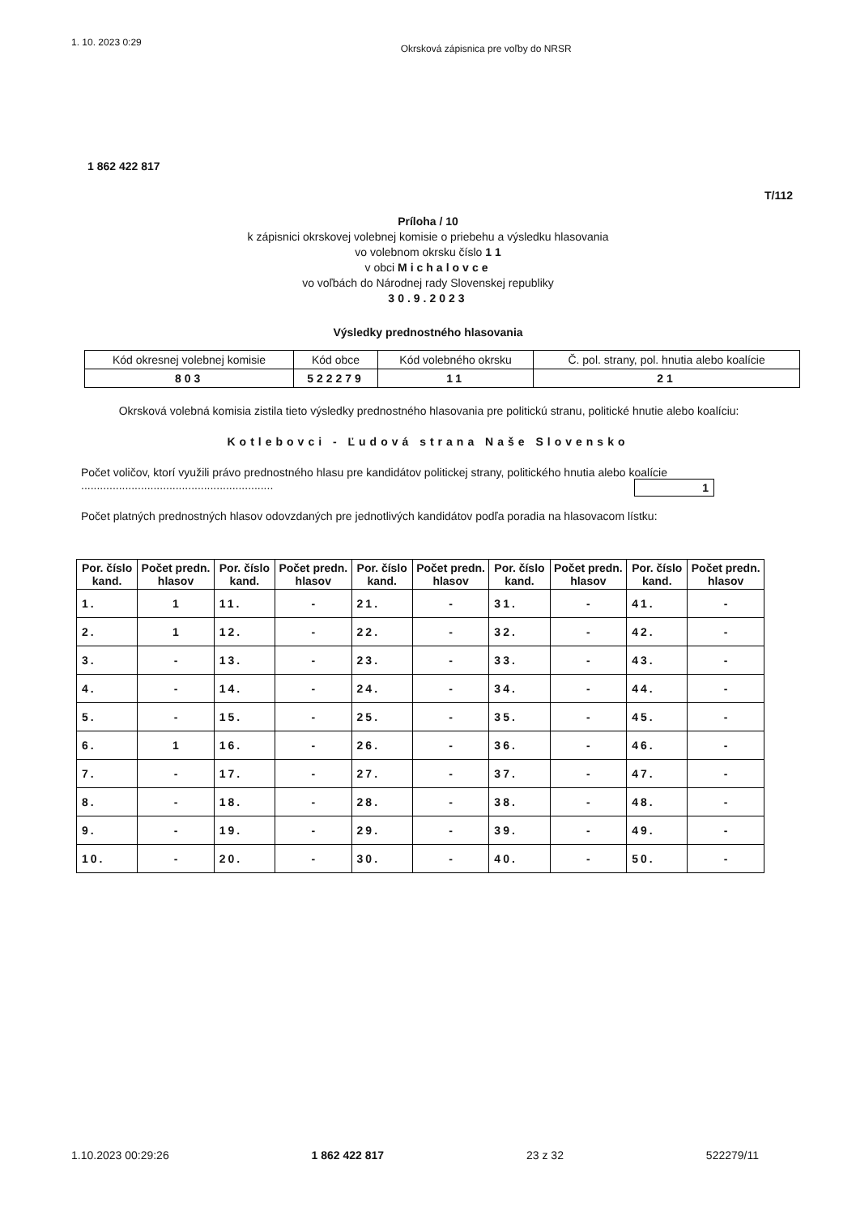1. 10. 2023 0:29 Okrsková zápisnica pre voľby do NRSR
1 862 422 817
T/112
Príloha / 10
k zápisnici okrskovej volebnej komisie o priebehu a výsledku hlasovania
vo volebnom okrsku číslo 1 1
v obci Michalovce
vo voľbách do Národnej rady Slovenskej republiky
30.9.2023
Výsledky prednostného hlasovania
| Kód okresnej volebnej komisie | Kód obce | Kód volebného okrsku | Č. pol. strany, pol. hnutia alebo koalície |
| 803 | 522279 | 11 | 21 |
Okrsková volebná komisia zistila tieto výsledky prednostného hlasovania pre politickú stranu, politické hnutie alebo koalíciu:
Kotlebovci - Ľudová strana Naše Slovensko
Počet voličov, ktorí využili právo prednostného hlasu pre kandidátov politickej strany, politického hnutia alebo koalície ............................................................. 1
Počet platných prednostných hlasov odovzdaných pre jednotlivých kandidátov podľa poradia na hlasovacom lístku:
| Por. číslo kand. | Počet predn. hlasov | Por. číslo kand. | Počet predn. hlasov | Por. číslo kand. | Počet predn. hlasov | Por. číslo kand. | Počet predn. hlasov | Por. číslo kand. | Počet predn. hlasov |
| --- | --- | --- | --- | --- | --- | --- | --- | --- | --- |
| 1. | 1 | 11. | - | 21. | - | 31. | - | 41. | - |
| 2. | 1 | 12. | - | 22. | - | 32. | - | 42. | - |
| 3. | - | 13. | - | 23. | - | 33. | - | 43. | - |
| 4. | - | 14. | - | 24. | - | 34. | - | 44. | - |
| 5. | - | 15. | - | 25. | - | 35. | - | 45. | - |
| 6. | 1 | 16. | - | 26. | - | 36. | - | 46. | - |
| 7. | - | 17. | - | 27. | - | 37. | - | 47. | - |
| 8. | - | 18. | - | 28. | - | 38. | - | 48. | - |
| 9. | - | 19. | - | 29. | - | 39. | - | 49. | - |
| 10. | - | 20. | - | 30. | - | 40. | - | 50. | - |
1.10.2023 00:29:26 1 862 422 817 23 z 32 522279/11